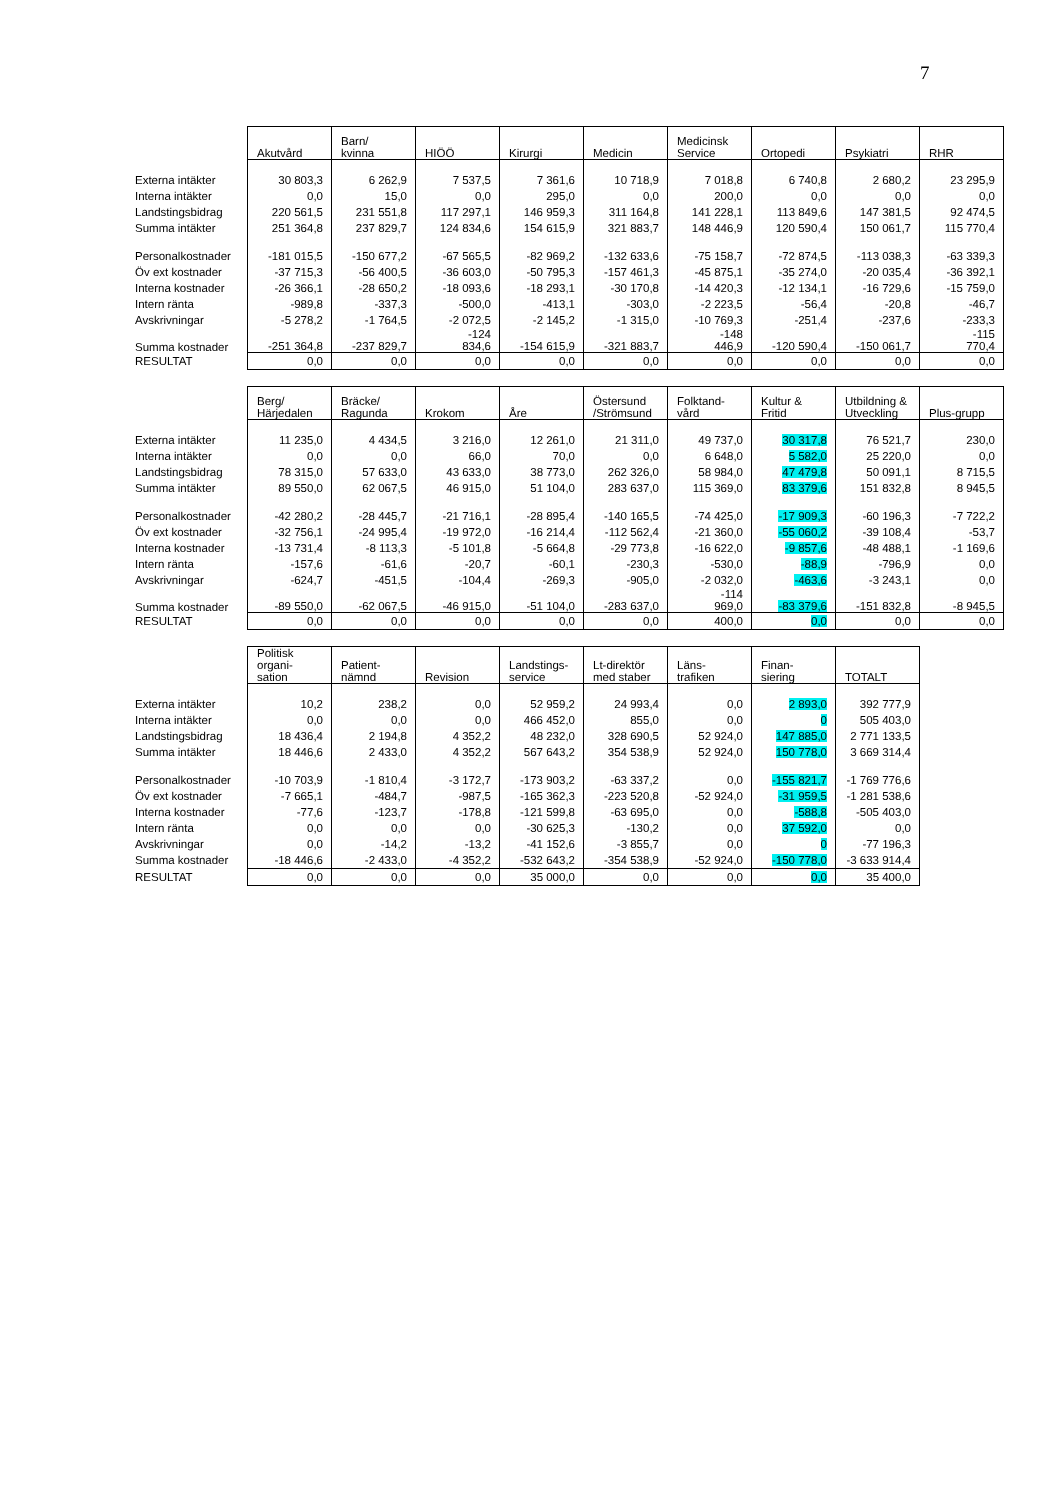7
| | Akutvård | Barn/ kvinna | HIÖÖ | Kirurgi | Medicin | Medicinsk Service | Ortopedi | Psykiatri | RHR |
| Externa intäkter | 30 803,3 | 6 262,9 | 7 537,5 | 7 361,6 | 10 718,9 | 7 018,8 | 6 740,8 | 2 680,2 | 23 295,9 |
| Interna intäkter | 0,0 | 15,0 | 0,0 | 295,0 | 0,0 | 200,0 | 0,0 | 0,0 | 0,0 |
| Landstingsbidrag | 220 561,5 | 231 551,8 | 117 297,1 | 146 959,3 | 311 164,8 | 141 228,1 | 113 849,6 | 147 381,5 | 92 474,5 |
| Summa intäkter | 251 364,8 | 237 829,7 | 124 834,6 | 154 615,9 | 321 883,7 | 148 446,9 | 120 590,4 | 150 061,7 | 115 770,4 |
| Personalkostnader | -181 015,5 | -150 677,2 | -67 565,5 | -82 969,2 | -132 633,6 | -75 158,7 | -72 874,5 | -113 038,3 | -63 339,3 |
| Öv ext kostnader | -37 715,3 | -56 400,5 | -36 603,0 | -50 795,3 | -157 461,3 | -45 875,1 | -35 274,0 | -20 035,4 | -36 392,1 |
| Interna kostnader | -26 366,1 | -28 650,2 | -18 093,6 | -18 293,1 | -30 170,8 | -14 420,3 | -12 134,1 | -16 729,6 | -15 759,0 |
| Intern ränta | -989,8 | -337,3 | -500,0 | -413,1 | -303,0 | -2 223,5 | -56,4 | -20,8 | -46,7 |
| Avskrivningar | -5 278,2 | -1 764,5 | -2 072,5 | -2 145,2 | -1 315,0 | -10 769,3 | -251,4 | -237,6 | -233,3 |
| Summa kostnader | -251 364,8 | -237 829,7 | -124 834,6 | -154 615,9 | -321 883,7 | -148 446,9 | -120 590,4 | -150 061,7 | -115 770,4 |
| RESULTAT | 0,0 | 0,0 | 0,0 | 0,0 | 0,0 | 0,0 | 0,0 | 0,0 | 0,0 |
| | Berg/ Härjedalen | Bräcke/ Ragunda | Krokom | Åre | Östersund /Strömsund | Folktand- vård | Kultur & Fritid | Utbildning & Utveckling | Plus-grupp |
| Externa intäkter | 11 235,0 | 4 434,5 | 3 216,0 | 12 261,0 | 21 311,0 | 49 737,0 | 30 317,8 | 76 521,7 | 230,0 |
| Interna intäkter | 0,0 | 0,0 | 66,0 | 70,0 | 0,0 | 6 648,0 | 5 582,0 | 25 220,0 | 0,0 |
| Landstingsbidrag | 78 315,0 | 57 633,0 | 43 633,0 | 38 773,0 | 262 326,0 | 58 984,0 | 47 479,8 | 50 091,1 | 8 715,5 |
| Summa intäkter | 89 550,0 | 62 067,5 | 46 915,0 | 51 104,0 | 283 637,0 | 115 369,0 | 83 379,6 | 151 832,8 | 8 945,5 |
| Personalkostnader | -42 280,2 | -28 445,7 | -21 716,1 | -28 895,4 | -140 165,5 | -74 425,0 | -17 909,3 | -60 196,3 | -7 722,2 |
| Öv ext kostnader | -32 756,1 | -24 995,4 | -19 972,0 | -16 214,4 | -112 562,4 | -21 360,0 | -55 060,2 | -39 108,4 | -53,7 |
| Interna kostnader | -13 731,4 | -8 113,3 | -5 101,8 | -5 664,8 | -29 773,8 | -16 622,0 | -9 857,6 | -48 488,1 | -1 169,6 |
| Intern ränta | -157,6 | -61,6 | -20,7 | -60,1 | -230,3 | -530,0 | -88,9 | -796,9 | 0,0 |
| Avskrivningar | -624,7 | -451,5 | -104,4 | -269,3 | -905,0 | -2 032,0 | -463,6 | -3 243,1 | 0,0 |
| Summa kostnader | -89 550,0 | -62 067,5 | -46 915,0 | -51 104,0 | -283 637,0 | -114 969,0 | -83 379,6 | -151 832,8 | -8 945,5 |
| RESULTAT | 0,0 | 0,0 | 0,0 | 0,0 | 0,0 | 400,0 | 0,0 | 0,0 | 0,0 |
| | Politisk organi- sation | Patient- nämnd | Revision | Landstings- service | Lt-direktör med staber | Läns- trafiken | Finan- siering | TOTALT |
| Externa intäkter | 10,2 | 238,2 | 0,0 | 52 959,2 | 24 993,4 | 0,0 | 2 893,0 | 392 777,9 |
| Interna intäkter | 0,0 | 0,0 | 0,0 | 466 452,0 | 855,0 | 0,0 | 0 | 505 403,0 |
| Landstingsbidrag | 18 436,4 | 2 194,8 | 4 352,2 | 48 232,0 | 328 690,5 | 52 924,0 | 147 885,0 | 2 771 133,5 |
| Summa intäkter | 18 446,6 | 2 433,0 | 4 352,2 | 567 643,2 | 354 538,9 | 52 924,0 | 150 778,0 | 3 669 314,4 |
| Personalkostnader | -10 703,9 | -1 810,4 | -3 172,7 | -173 903,2 | -63 337,2 | 0,0 | -155 821,7 | -1 769 776,6 |
| Öv ext kostnader | -7 665,1 | -484,7 | -987,5 | -165 362,3 | -223 520,8 | -52 924,0 | -31 959,5 | -1 281 538,6 |
| Interna kostnader | -77,6 | -123,7 | -178,8 | -121 599,8 | -63 695,0 | 0,0 | -588,8 | -505 403,0 |
| Intern ränta | 0,0 | 0,0 | 0,0 | -30 625,3 | -130,2 | 0,0 | 37 592,0 | 0,0 |
| Avskrivningar | 0,0 | -14,2 | -13,2 | -41 152,6 | -3 855,7 | 0,0 | 0 | -77 196,3 |
| Summa kostnader | -18 446,6 | -2 433,0 | -4 352,2 | -532 643,2 | -354 538,9 | -52 924,0 | -150 778,0 | -3 633 914,4 |
| RESULTAT | 0,0 | 0,0 | 0,0 | 35 000,0 | 0,0 | 0,0 | 0,0 | 35 400,0 |